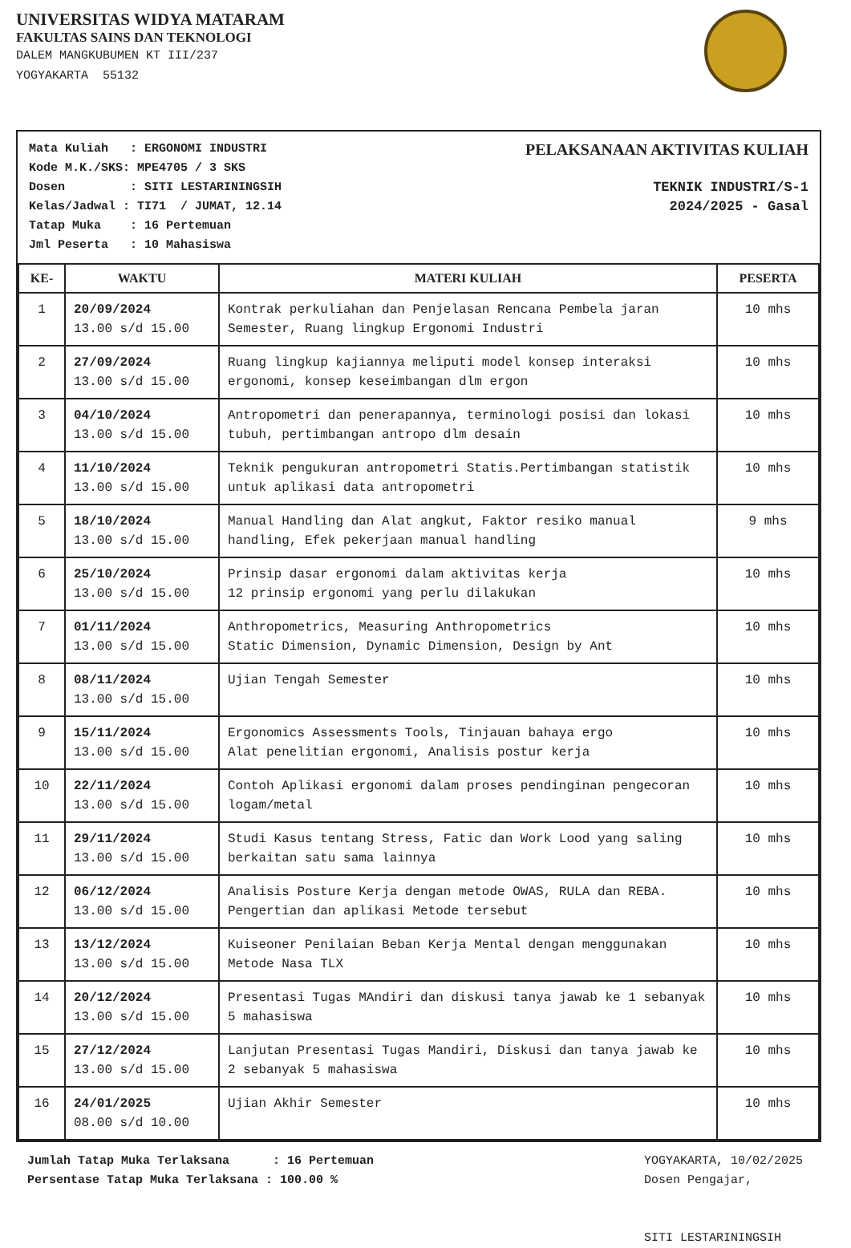UNIVERSITAS WIDYA MATARAM
FAKULTAS SAINS DAN TEKNOLOGI
DALEM MANGKUBUMEN KT III/237
YOGYAKARTA 55132
Mata Kuliah   : ERGONOMI INDUSTRI
Kode M.K./SKS: MPE4705 / 3 SKS
Dosen         : SITI LESTARININGSIH
Kelas/Jadwal : TI71  / JUMAT, 12.14
Tatap Muka    : 16 Pertemuan
Jml Peserta   : 10 Mahasiswa
PELAKSANAAN AKTIVITAS KULIAH
TEKNIK INDUSTRI/S-1
2024/2025 - Gasal
| KE- | WAKTU | MATERI KULIAH | PESERTA |
| --- | --- | --- | --- |
| 1 | 20/09/2024 13.00 s/d 15.00 | Kontrak perkuliahan dan Penjelasan Rencana Pembela jaran Semester, Ruang lingkup Ergonomi Industri | 10 mhs |
| 2 | 27/09/2024 13.00 s/d 15.00 | Ruang lingkup kajiannya meliputi model konsep interaksi ergonomi, konsep keseimbangan dlm ergon | 10 mhs |
| 3 | 04/10/2024 13.00 s/d 15.00 | Antropometri dan penerapannya, terminologi posisi dan lokasi tubuh, pertimbangan antropo dlm desain | 10 mhs |
| 4 | 11/10/2024 13.00 s/d 15.00 | Teknik pengukuran antropometri Statis.Pertimbangan statistik untuk aplikasi data antropometri | 10 mhs |
| 5 | 18/10/2024 13.00 s/d 15.00 | Manual Handling dan Alat angkut, Faktor resiko manual handling, Efek pekerjaan manual handling | 9 mhs |
| 6 | 25/10/2024 13.00 s/d 15.00 | Prinsip dasar ergonomi dalam aktivitas kerja 12 prinsip ergonomi yang perlu dilakukan | 10 mhs |
| 7 | 01/11/2024 13.00 s/d 15.00 | Anthropometrics, Measuring Anthropometrics Static Dimension, Dynamic Dimension, Design by Ant | 10 mhs |
| 8 | 08/11/2024 13.00 s/d 15.00 | Ujian Tengah Semester | 10 mhs |
| 9 | 15/11/2024 13.00 s/d 15.00 | Ergonomics Assessments Tools, Tinjauan bahaya ergo Alat penelitian ergonomi, Analisis postur kerja | 10 mhs |
| 10 | 22/11/2024 13.00 s/d 15.00 | Contoh Aplikasi ergonomi dalam proses pendinginan pengecoran logam/metal | 10 mhs |
| 11 | 29/11/2024 13.00 s/d 15.00 | Studi Kasus tentang Stress, Fatic dan Work Lood yang saling berkaitan satu sama lainnya | 10 mhs |
| 12 | 06/12/2024 13.00 s/d 15.00 | Analisis Posture Kerja dengan metode OWAS, RULA dan REBA. Pengertian dan aplikasi Metode tersebut | 10 mhs |
| 13 | 13/12/2024 13.00 s/d 15.00 | Kuiseoner Penilaian Beban Kerja Mental dengan menggunakan Metode Nasa TLX | 10 mhs |
| 14 | 20/12/2024 13.00 s/d 15.00 | Presentasi Tugas MAndiri dan diskusi tanya jawab ke 1 sebanyak 5 mahasiswa | 10 mhs |
| 15 | 27/12/2024 13.00 s/d 15.00 | Lanjutan Presentasi Tugas Mandiri, Diskusi dan tanya jawab ke 2 sebanyak 5 mahasiswa | 10 mhs |
| 16 | 24/01/2025 08.00 s/d 10.00 | Ujian Akhir Semester | 10 mhs |
Jumlah Tatap Muka Terlaksana      : 16 Pertemuan
Persentase Tatap Muka Terlaksana : 100.00 %
YOGYAKARTA, 10/02/2025
Dosen Pengajar,
SITI LESTARININGSIH